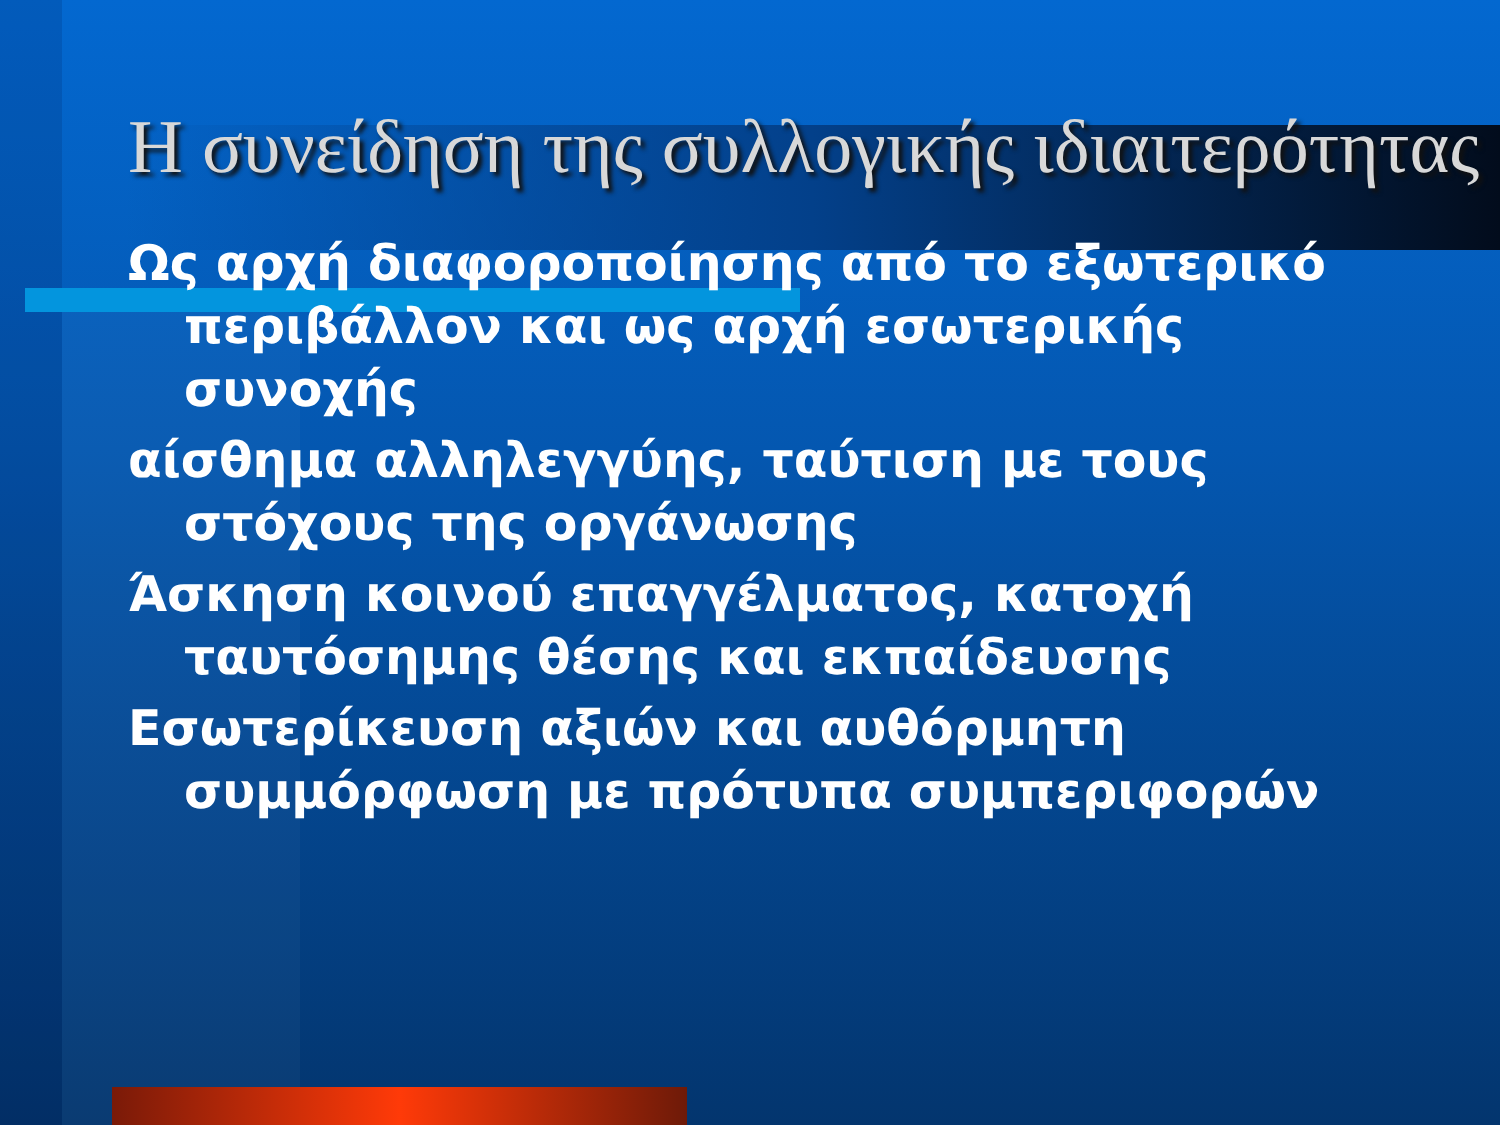Η συνείδηση της συλλογικής ιδιαιτερότητας
Ως αρχή διαφοροποίησης από το εξωτερικό περιβάλλον και ως αρχή εσωτερικής συνοχής
αίσθημα αλληλεγγύης, ταύτιση με τους στόχους της οργάνωσης
Άσκηση κοινού επαγγέλματος, κατοχή ταυτόσημης θέσης και εκπαίδευσης
Εσωτερίκευση αξιών και αυθόρμητη συμμόρφωση με πρότυπα συμπεριφορών